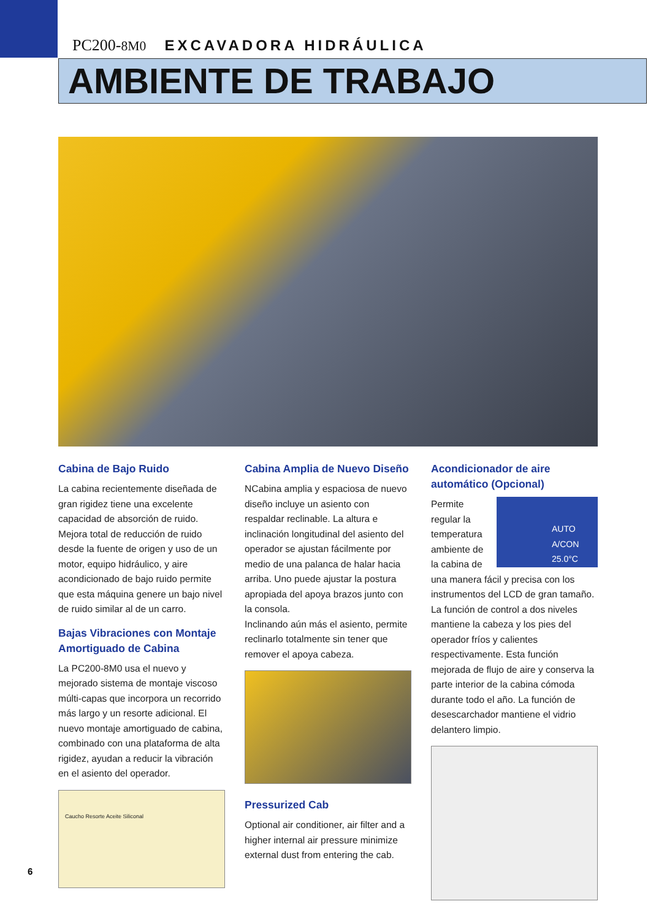PC200-8M0 EXCAVADORA HIDRÁULICA
AMBIENTE DE TRABAJO
Cabina de Bajo Ruido
La cabina recientemente diseñada de gran rigidez tiene una excelente capacidad de absorción de ruido. Mejora total de reducción de ruido desde la fuente de origen y uso de un motor, equipo hidráulico, y aire acondicionado de bajo ruido permite que esta máquina genere un bajo nivel de ruido similar al de un carro.
Bajas Vibraciones con Montaje Amortiguado de Cabina
La PC200-8M0 usa el nuevo y mejorado sistema de montaje viscoso múlti-capas que incorpora un recorrido más largo y un resorte adicional. El nuevo montaje amortiguado de cabina, combinado con una plataforma de alta rigidez, ayudan a reducir la vibración en el asiento del operador.
Caucho Resorte Aceite Siliconal
Cabina Amplia de Nuevo Diseño
NCabina amplia y espaciosa de nuevo diseño incluye un asiento con respaldar reclinable. La altura e inclinación longitudinal del asiento del operador se ajustan fácilmente por medio de una palanca de halar hacia arriba. Uno puede ajustar la postura apropiada del apoya brazos junto con la consola.
Inclinando aún más el asiento, permite reclinarlo totalmente sin tener que remover el apoya cabeza.
Pressurized Cab
Optional air conditioner, air filter and a higher internal air pressure minimize external dust from entering the cab.
Acondicionador de aire automático (Opcional)
AUTO A/CON 25.0°C
Permite regular la temperatura ambiente de la cabina de una manera fácil y precisa con los instrumentos del LCD de gran tamaño. La función de control a dos niveles mantiene la cabeza y los pies del operador fríos y calientes respectivamente. Esta función mejorada de flujo de aire y conserva la parte interior de la cabina cómoda durante todo el año. La función de desescarchador mantiene el vidrio delantero limpio.
6